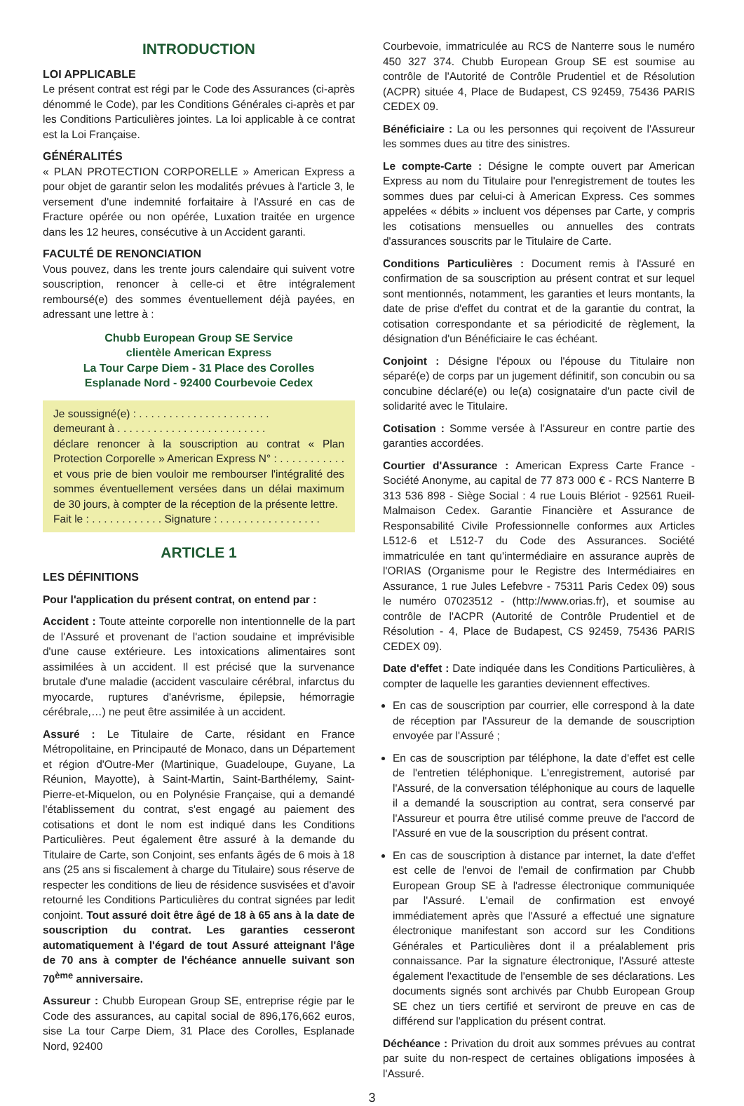INTRODUCTION
LOI APPLICABLE
Le présent contrat est régi par le Code des Assurances (ci-après dénommé le Code), par les Conditions Générales ci-après et par les Conditions Particulières jointes. La loi applicable à ce contrat est la Loi Française.
GÉNÉRALITÉS
« PLAN PROTECTION CORPORELLE » American Express a pour objet de garantir selon les modalités prévues à l'article 3, le versement d'une indemnité forfaitaire à l'Assuré en cas de Fracture opérée ou non opérée, Luxation traitée en urgence dans les 12 heures, consécutive à un Accident garanti.
FACULTÉ DE RENONCIATION
Vous pouvez, dans les trente jours calendaire qui suivent votre souscription, renoncer à celle-ci et être intégralement remboursé(e) des sommes éventuellement déjà payées, en adressant une lettre à :
Chubb European Group SE Service
clientèle American Express
La Tour Carpe Diem - 31 Place des Corolles
Esplanade Nord - 92400 Courbevoie Cedex
Je soussigné(e) : . . . . . . . . . . . . . . . . . . . . . .
demeurant à . . . . . . . . . . . . . . . . . . . . . . . . .
déclare renoncer à la souscription au contrat « Plan Protection Corporelle » American Express N° : . . . . . . . . . . . et vous prie de bien vouloir me rembourser l'intégralité des sommes éventuellement versées dans un délai maximum de 30 jours, à compter de la réception de la présente lettre.
Fait le : . . . . . . . . . . . . Signature : . . . . . . . . . . . . . . . . .
ARTICLE 1
LES DÉFINITIONS
Pour l'application du présent contrat, on entend par :
Accident : Toute atteinte corporelle non intentionnelle de la part de l'Assuré et provenant de l'action soudaine et imprévisible d'une cause extérieure. Les intoxications alimentaires sont assimilées à un accident. Il est précisé que la survenance brutale d'une maladie (accident vasculaire cérébral, infarctus du myocarde, ruptures d'anévrisme, épilepsie, hémorragie cérébrale,…) ne peut être assimilée à un accident.
Assuré : Le Titulaire de Carte, résidant en France Métropolitaine, en Principauté de Monaco, dans un Département et région d'Outre-Mer (Martinique, Guadeloupe, Guyane, La Réunion, Mayotte), à Saint-Martin, Saint-Barthélemy, Saint-Pierre-et-Miquelon, ou en Polynésie Française, qui a demandé l'établissement du contrat, s'est engagé au paiement des cotisations et dont le nom est indiqué dans les Conditions Particulières. Peut également être assuré à la demande du Titulaire de Carte, son Conjoint, ses enfants âgés de 6 mois à 18 ans (25 ans si fiscalement à charge du Titulaire) sous réserve de respecter les conditions de lieu de résidence susvisées et d'avoir retourné les Conditions Particulières du contrat signées par ledit conjoint. Tout assuré doit être âgé de 18 à 65 ans à la date de souscription du contrat. Les garanties cesseront automatiquement à l'égard de tout Assuré atteignant l'âge de 70 ans à compter de l'échéance annuelle suivant son 70<sup>ème</sup> anniversaire.
Assureur : Chubb European Group SE, entreprise régie par le Code des assurances, au capital social de 896,176,662 euros, sise La tour Carpe Diem, 31 Place des Corolles, Esplanade Nord, 92400
Courbevoie, immatriculée au RCS de Nanterre sous le numéro 450 327 374. Chubb European Group SE est soumise au contrôle de l'Autorité de Contrôle Prudentiel et de Résolution (ACPR) située 4, Place de Budapest, CS 92459, 75436 PARIS CEDEX 09.
Bénéficiaire : La ou les personnes qui reçoivent de l'Assureur les sommes dues au titre des sinistres.
Le compte-Carte : Désigne le compte ouvert par American Express au nom du Titulaire pour l'enregistrement de toutes les sommes dues par celui-ci à American Express. Ces sommes appelées « débits » incluent vos dépenses par Carte, y compris les cotisations mensuelles ou annuelles des contrats d'assurances souscrits par le Titulaire de Carte.
Conditions Particulières : Document remis à l'Assuré en confirmation de sa souscription au présent contrat et sur lequel sont mentionnés, notamment, les garanties et leurs montants, la date de prise d'effet du contrat et de la garantie du contrat, la cotisation correspondante et sa périodicité de règlement, la désignation d'un Bénéficiaire le cas échéant.
Conjoint : Désigne l'époux ou l'épouse du Titulaire non séparé(e) de corps par un jugement définitif, son concubin ou sa concubine déclaré(e) ou le(a) cosignataire d'un pacte civil de solidarité avec le Titulaire.
Cotisation : Somme versée à l'Assureur en contre partie des garanties accordées.
Courtier d'Assurance : American Express Carte France - Société Anonyme, au capital de 77 873 000 € - RCS Nanterre B 313 536 898 - Siège Social : 4 rue Louis Blériot - 92561 Rueil-Malmaison Cedex. Garantie Financière et Assurance de Responsabilité Civile Professionnelle conformes aux Articles L512-6 et L512-7 du Code des Assurances. Société immatriculée en tant qu'intermédiaire en assurance auprès de l'ORIAS (Organisme pour le Registre des Intermédiaires en Assurance, 1 rue Jules Lefebvre - 75311 Paris Cedex 09) sous le numéro 07023512 - (http://www.orias.fr), et soumise au contrôle de l'ACPR (Autorité de Contrôle Prudentiel et de Résolution - 4, Place de Budapest, CS 92459, 75436 PARIS CEDEX 09).
Date d'effet : Date indiquée dans les Conditions Particulières, à compter de laquelle les garanties deviennent effectives.
En cas de souscription par courrier, elle correspond à la date de réception par l'Assureur de la demande de souscription envoyée par l'Assuré ;
En cas de souscription par téléphone, la date d'effet est celle de l'entretien téléphonique. L'enregistrement, autorisé par l'Assuré, de la conversation téléphonique au cours de laquelle il a demandé la souscription au contrat, sera conservé par l'Assureur et pourra être utilisé comme preuve de l'accord de l'Assuré en vue de la souscription du présent contrat.
En cas de souscription à distance par internet, la date d'effet est celle de l'envoi de l'email de confirmation par Chubb European Group SE à l'adresse électronique communiquée par l'Assuré. L'email de confirmation est envoyé immédiatement après que l'Assuré a effectué une signature électronique manifestant son accord sur les Conditions Générales et Particulières dont il a préalablement pris connaissance. Par la signature électronique, l'Assuré atteste également l'exactitude de l'ensemble de ses déclarations. Les documents signés sont archivés par Chubb European Group SE chez un tiers certifié et serviront de preuve en cas de différend sur l'application du présent contrat.
Déchéance : Privation du droit aux sommes prévues au contrat par suite du non-respect de certaines obligations imposées à l'Assuré.
3